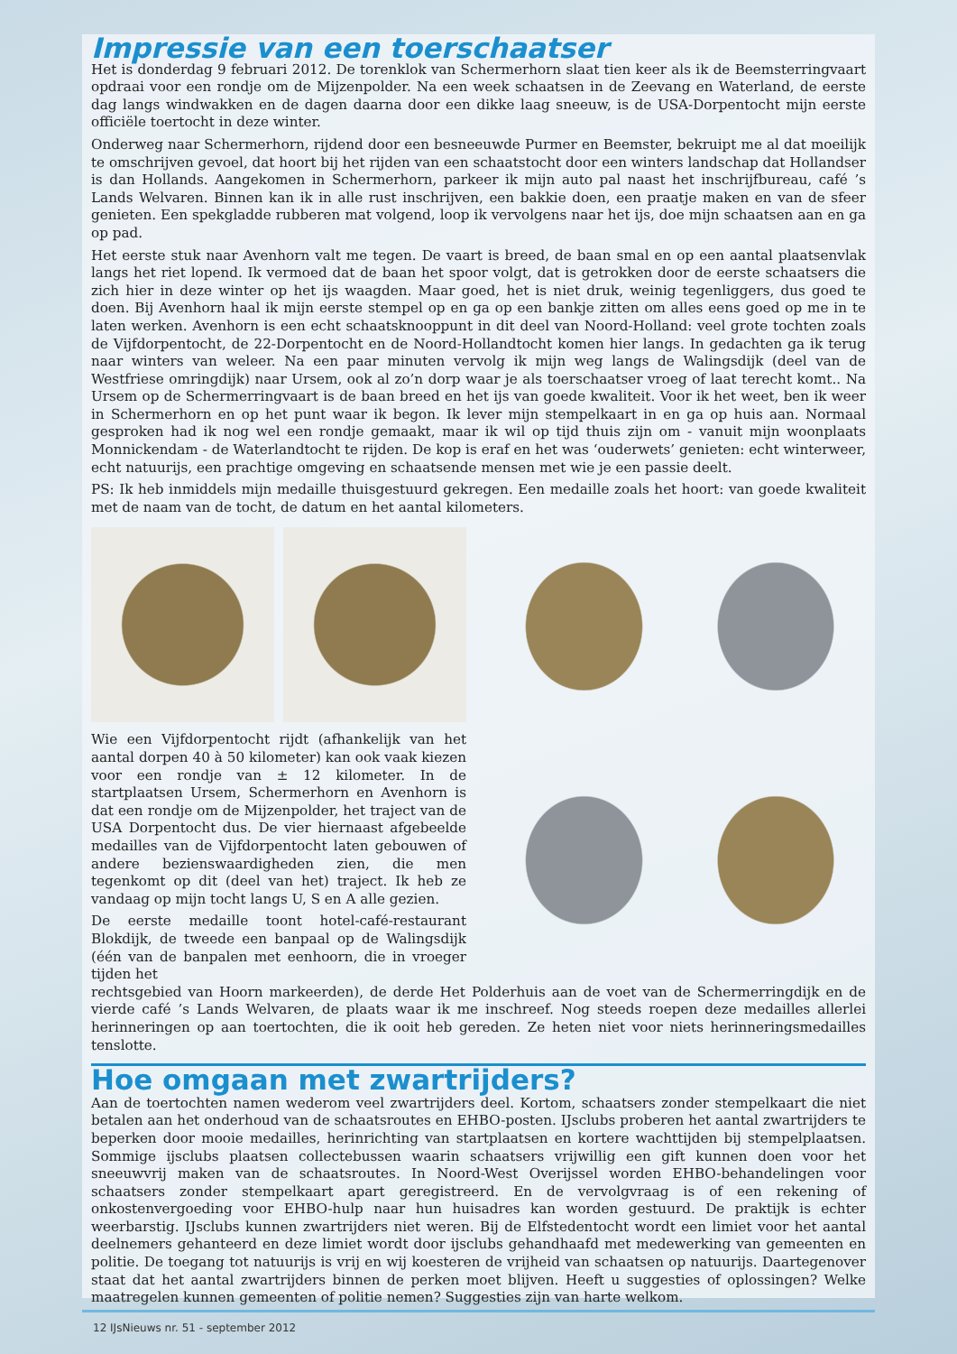Impressie van een toerschaatser
Het is donderdag 9 februari 2012. De torenklok van Schermerhorn slaat tien keer als ik de Beemsterringvaart opdraai voor een rondje om de Mijzenpolder. Na een week schaatsen in de Zeevang en Waterland, de eerste dag langs windwakken en de dagen daarna door een dikke laag sneeuw, is de USA-Dorpentocht mijn eerste officiële toertocht in deze winter.
Onderweg naar Schermerhorn, rijdend door een besneeuwde Purmer en Beemster, bekruipt me al dat moeilijk te omschrijven gevoel, dat hoort bij het rijden van een schaatstocht door een winters landschap dat Hollandser is dan Hollands. Aangekomen in Schermerhorn, parkeer ik mijn auto pal naast het inschrijfbureau, café ’s Lands Welvaren. Binnen kan ik in alle rust inschrijven, een bakkie doen, een praatje maken en van de sfeer genieten. Een spekgladde rubberen mat volgend, loop ik vervolgens naar het ijs, doe mijn schaatsen aan en ga op pad.
Het eerste stuk naar Avenhorn valt me tegen. De vaart is breed, de baan smal en op een aantal plaatsenvlak langs het riet lopend. Ik vermoed dat de baan het spoor volgt, dat is getrokken door de eerste schaatsers die zich hier in deze winter op het ijs waagden. Maar goed, het is niet druk, weinig tegenliggers, dus goed te doen. Bij Avenhorn haal ik mijn eerste stempel op en ga op een bankje zitten om alles eens goed op me in te laten werken. Avenhorn is een echt schaatsknooppunt in dit deel van Noord-Holland: veel grote tochten zoals de Vijfdorpentocht, de 22-Dorpentocht en de Noord-Hollandtocht komen hier langs. In gedachten ga ik terug naar winters van weleer. Na een paar minuten vervolg ik mijn weg langs de Walingsdijk (deel van de Westfriese omringdijk) naar Ursem, ook al zo’n dorp waar je als toerschaatser vroeg of laat terecht komt.. Na Ursem op de Schermerringvaart is de baan breed en het ijs van goede kwaliteit. Voor ik het weet, ben ik weer in Schermerhorn en op het punt waar ik begon. Ik lever mijn stempelkaart in en ga op huis aan. Normaal gesproken had ik nog wel een rondje gemaakt, maar ik wil op tijd thuis zijn om - vanuit mijn woonplaats Monnickendam - de Waterlandtocht te rijden. De kop is eraf en het was ‘ouderwets’ genieten: echt winterweer, echt natuurijs, een prachtige omgeving en schaatsende mensen met wie je een passie deelt.
PS: Ik heb inmiddels mijn medaille thuisgestuurd gekregen. Een medaille zoals het hoort: van goede kwaliteit met de naam van de tocht, de datum en het aantal kilometers.
Wie een Vijfdorpentocht rijdt (afhankelijk van het aantal dorpen 40 à 50 kilometer) kan ook vaak kiezen voor een rondje van ± 12 kilometer. In de startplaatsen Ursem, Schermerhorn en Avenhorn is dat een rondje om de Mijzenpolder, het traject van de USA Dorpentocht dus. De vier hiernaast afgebeelde medailles van de Vijfdorpentocht laten gebouwen of andere bezienswaardigheden zien, die men tegenkomt op dit (deel van het) traject. Ik heb ze vandaag op mijn tocht langs U, S en A alle gezien.
De eerste medaille toont hotel-café-restaurant Blokdijk, de tweede een banpaal op de Walingsdijk (één van de banpalen met eenhoorn, die in vroeger tijden het
rechtsgebied van Hoorn markeerden), de derde Het Polderhuis aan de voet van de Schermerringdijk en de vierde café ’s Lands Welvaren, de plaats waar ik me inschreef. Nog steeds roepen deze medailles allerlei herinneringen op aan toertochten, die ik ooit heb gereden. Ze heten niet voor niets herinneringsmedailles tenslotte.
Hoe omgaan met zwartrijders?
Aan de toertochten namen wederom veel zwartrijders deel. Kortom, schaatsers zonder stempelkaart die niet betalen aan het onderhoud van de schaatsroutes en EHBO-posten. IJsclubs proberen het aantal zwartrijders te beperken door mooie medailles, herinrichting van startplaatsen en kortere wachttijden bij stempelplaatsen. Sommige ijsclubs plaatsen collectebussen waarin schaatsers vrijwillig een gift kunnen doen voor het sneeuwvrij maken van de schaatsroutes. In Noord-West Overijssel worden EHBO-behandelingen voor schaatsers zonder stempelkaart apart geregistreerd. En de vervolgvraag is of een rekening of onkostenvergoeding voor EHBO-hulp naar hun huisadres kan worden gestuurd. De praktijk is echter weerbarstig. IJsclubs kunnen zwartrijders niet weren. Bij de Elfstedentocht wordt een limiet voor het aantal deelnemers gehanteerd en deze limiet wordt door ijsclubs gehandhaafd met medewerking van gemeenten en politie. De toegang tot natuurijs is vrij en wij koesteren de vrijheid van schaatsen op natuurijs. Daartegenover staat dat het aantal zwartrijders binnen de perken moet blijven. Heeft u suggesties of oplossingen? Welke maatregelen kunnen gemeenten of politie nemen? Suggesties zijn van harte welkom.
12 IJsNieuws nr. 51 - september 2012